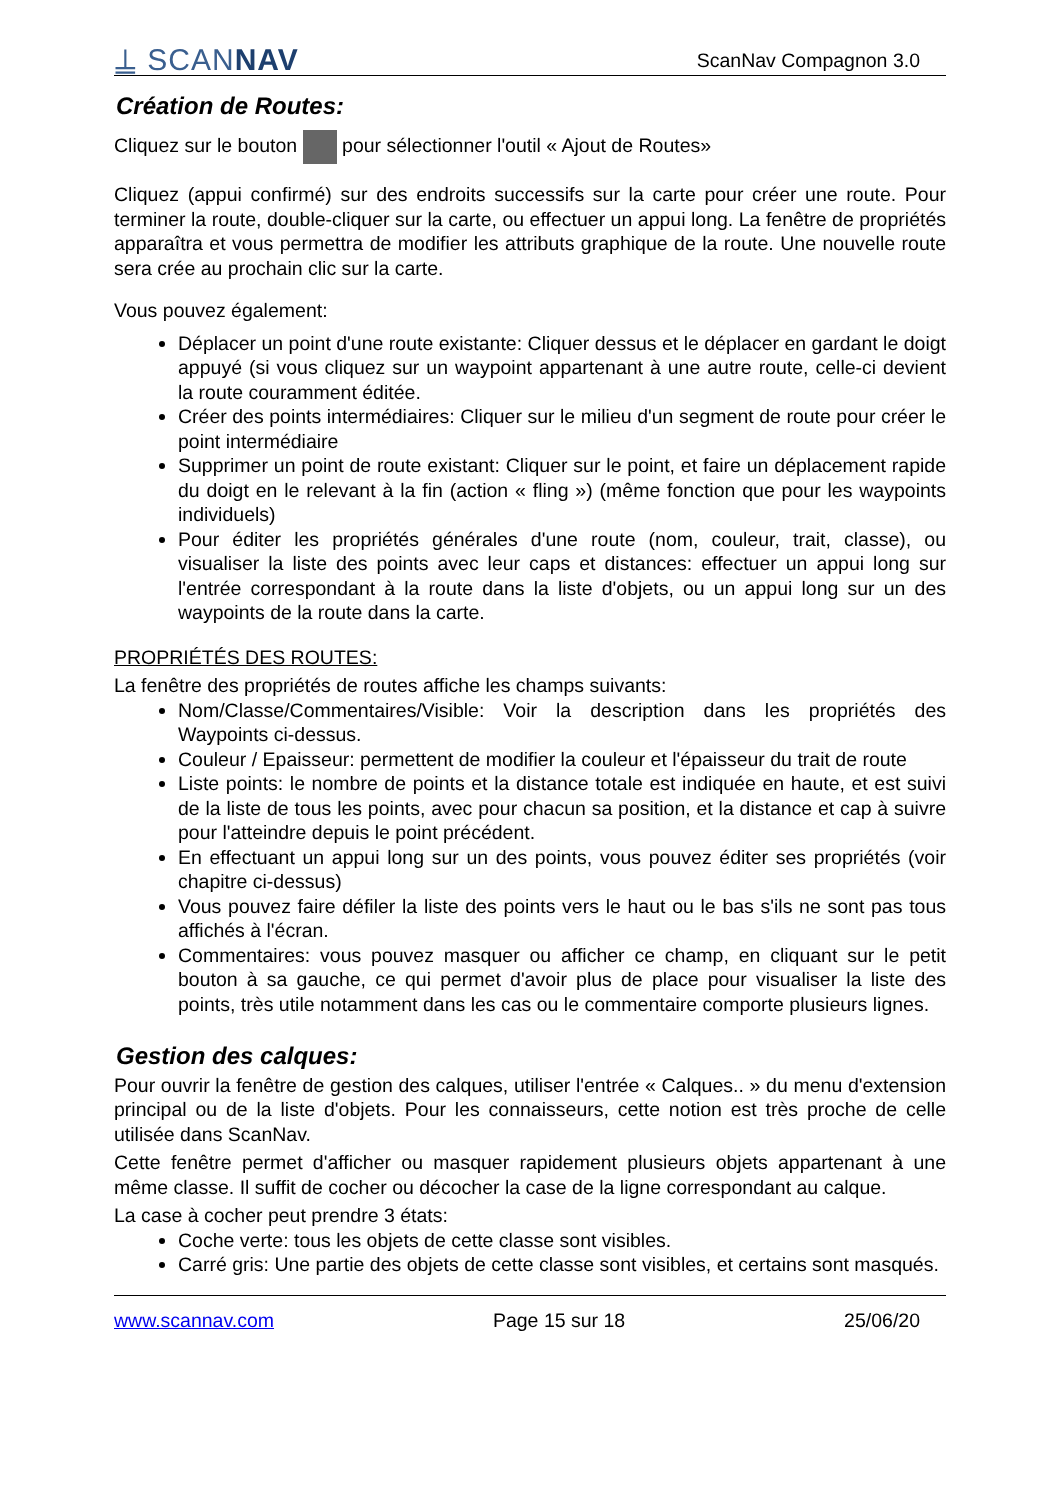⍊ SCANNAV
ScanNav Compagnon 3.0
Création de Routes:
Cliquez sur le bouton pour sélectionner l'outil « Ajout de Routes»
Cliquez (appui confirmé) sur des endroits successifs sur la carte pour créer une route. Pour terminer la route, double-cliquer sur la carte, ou effectuer un appui long. La fenêtre de propriétés apparaîtra et vous permettra de modifier les attributs graphique de la route. Une nouvelle route sera crée au prochain clic sur la carte.
Vous pouvez également:
Déplacer un point d'une route existante: Cliquer dessus et le déplacer en gardant le doigt appuyé (si vous cliquez sur un waypoint appartenant à une autre route, celle-ci devient la route couramment éditée.
Créer des points intermédiaires: Cliquer sur le milieu d'un segment de route pour créer le point intermédiaire
Supprimer un point de route existant: Cliquer sur le point, et faire un déplacement rapide du doigt en le relevant à la fin (action « fling ») (même fonction que pour les waypoints individuels)
Pour éditer les propriétés générales d'une route (nom, couleur, trait, classe), ou visualiser la liste des points avec leur caps et distances: effectuer un appui long sur l'entrée correspondant à la route dans la liste d'objets, ou un appui long sur un des waypoints de la route dans la carte.
PROPRIÉTÉS DES ROUTES:
La fenêtre des propriétés de routes affiche les champs suivants:
Nom/Classe/Commentaires/Visible: Voir la description dans les propriétés des Waypoints ci-dessus.
Couleur / Epaisseur: permettent de modifier la couleur et l'épaisseur du trait de route
Liste points: le nombre de points et la distance totale est indiquée en haute, et est suivi de la liste de tous les points, avec pour chacun sa position, et la distance et cap à suivre pour l'atteindre depuis le point précédent.
En effectuant un appui long sur un des points, vous pouvez éditer ses propriétés (voir chapitre ci-dessus)
Vous pouvez faire défiler la liste des points vers le haut ou le bas s'ils ne sont pas tous affichés à l'écran.
Commentaires: vous pouvez masquer ou afficher ce champ, en cliquant sur le petit bouton à sa gauche, ce qui permet d'avoir plus de place pour visualiser la liste des points, très utile notamment dans les cas ou le commentaire comporte plusieurs lignes.
Gestion des calques:
Pour ouvrir la fenêtre de gestion des calques, utiliser l'entrée « Calques.. » du menu d'extension principal ou de la liste d'objets. Pour les connaisseurs, cette notion est très proche de celle utilisée dans ScanNav.
Cette fenêtre permet d'afficher ou masquer rapidement plusieurs objets appartenant à une même classe. Il suffit de cocher ou décocher la case de la ligne correspondant au calque.
La case à cocher peut prendre 3 états:
Coche verte: tous les objets de cette classe sont visibles.
Carré gris: Une partie des objets de cette classe sont visibles, et certains sont masqués.
www.scannav.com Page 15 sur 18 25/06/20